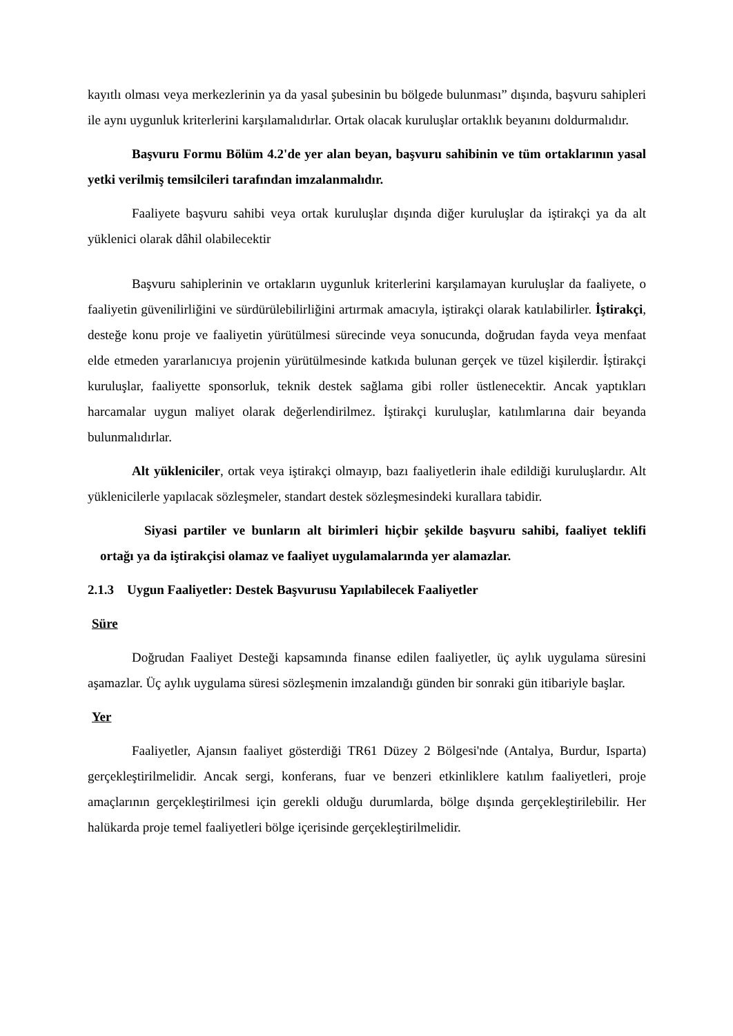kayıtlı olması veya merkezlerinin ya da yasal şubesinin bu bölgede bulunması” dışında, başvuru sahipleri ile aynı uygunluk kriterlerini karşılamalıdırlar. Ortak olacak kuruluşlar ortaklık beyanını doldurmalıdır.
Başvuru Formu Bölüm 4.2'de yer alan beyan, başvuru sahibinin ve tüm ortaklarının yasal yetki verilmiş temsilcileri tarafından imzalanmalıdır.
Faaliyete başvuru sahibi veya ortak kuruluşlar dışında diğer kuruluşlar da iştirakçi ya da alt yüklenici olarak dâhil olabilecektir
Başvuru sahiplerinin ve ortakların uygunluk kriterlerini karşılamayan kuruluşlar da faaliyete, o faaliyetin güvenilirliğini ve sürdürülebilirliğini artırmak amacıyla, iştirakçi olarak katılabilirler. İştirakçi, desteğe konu proje ve faaliyetin yürütülmesi sürecinde veya sonucunda, doğrudan fayda veya menfaat elde etmeden yararlanıcıya projenin yürütülmesinde katkıda bulunan gerçek ve tüzel kişilerdir. İştirakçi kuruluşlar, faaliyette sponsorluk, teknik destek sağlama gibi roller üstlenecektir. Ancak yaptıkları harcamalar uygun maliyet olarak değerlendirilmez. İştirakçi kuruluşlar, katılımlarına dair beyanda bulunmalıdırlar.
Alt yükleniciler, ortak veya iştirakçi olmayıp, bazı faaliyetlerin ihale edildiği kuruluşlardır. Alt yüklenicilerle yapılacak sözleşmeler, standart destek sözleşmesindeki kurallara tabidir.
Siyasi partiler ve bunların alt birimleri hiçbir şekilde başvuru sahibi, faaliyet teklifi ortağı ya da iştirakçisi olamaz ve faaliyet uygulamalarında yer alamazlar.
2.1.3 Uygun Faaliyetler: Destek Başvurusu Yapılabilecek Faaliyetler
Süre
Doğrudan Faaliyet Desteği kapsamında finanse edilen faaliyetler, üç aylık uygulama süresini aşamazlar. Üç aylık uygulama süresi sözleşmenin imzalandığı günden bir sonraki gün itibariyle başlar.
Yer
Faaliyetler, Ajansın faaliyet gösterdiği TR61 Düzey 2 Bölgesi'nde (Antalya, Burdur, Isparta) gerçekleştirilmelidir. Ancak sergi, konferans, fuar ve benzeri etkinliklere katılım faaliyetleri, proje amaçlarının gerçekleştirilmesi için gerekli olduğu durumlarda, bölge dışında gerçekleştirilebilir. Her halükarda proje temel faaliyetleri bölge içerisinde gerçekleştirilmelidir.